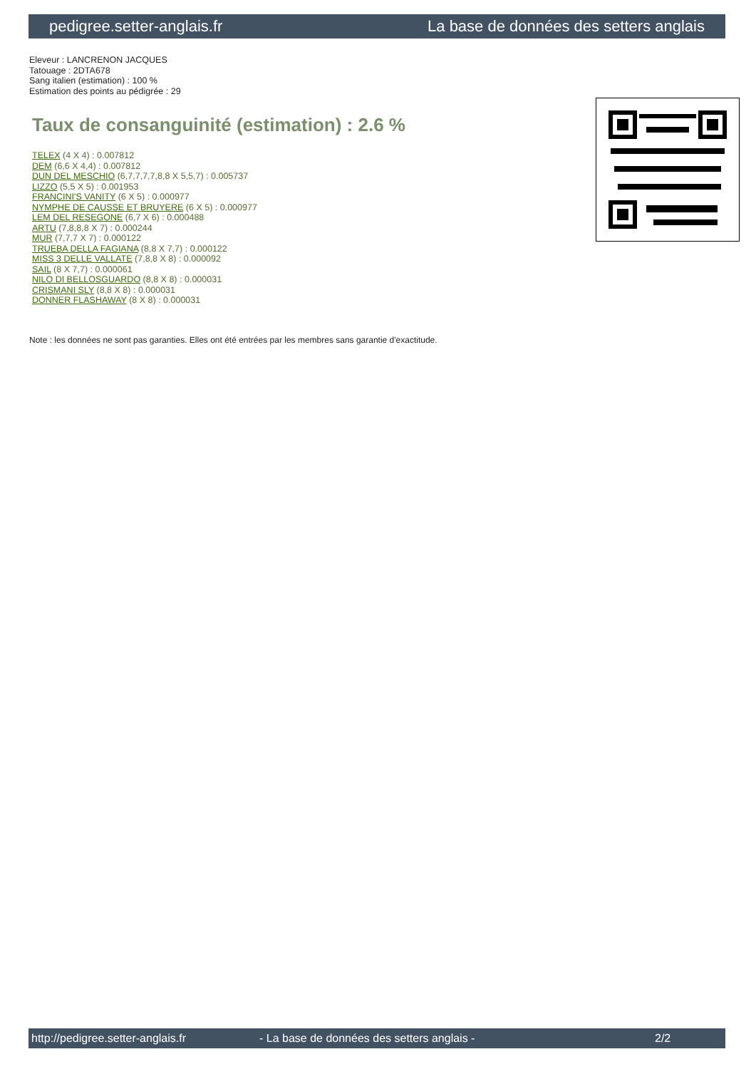pedigree.setter-anglais.fr La base de données des setters anglais
Eleveur : LANCRENON JACQUES
Tatouage : 2DTA678
Sang italien (estimation) : 100 %
Estimation des points au pédigrée : 29
Taux de consanguinité (estimation) : 2.6 %
TELEX (4 X 4) : 0.007812
DEM (6,6 X 4,4) : 0.007812
DUN DEL MESCHIO (6,7,7,7,7,8,8 X 5,5,7) : 0.005737
LIZZO (5,5 X 5) : 0.001953
FRANCINI'S VANITY (6 X 5) : 0.000977
NYMPHE DE CAUSSE ET BRUYERE (6 X 5) : 0.000977
LEM DEL RESEGONE (6,7 X 6) : 0.000488
ARTU (7,8,8,8 X 7) : 0.000244
MUR (7,7,7 X 7) : 0.000122
TRUEBA DELLA FAGIANA (8,8 X 7,7) : 0.000122
MISS 3 DELLE VALLATE (7,8,8 X 8) : 0.000092
SAIL (8 X 7,7) : 0.000061
NILO DI BELLOSGUARDO (8,8 X 8) : 0.000031
CRISMANI SLY (8,8 X 8) : 0.000031
DONNER FLASHAWAY (8 X 8) : 0.000031
Note : les données ne sont pas garanties. Elles ont été entrées par les membres sans garantie d'exactitude.
http://pedigree.setter-anglais.fr - La base de données des setters anglais - 2/2